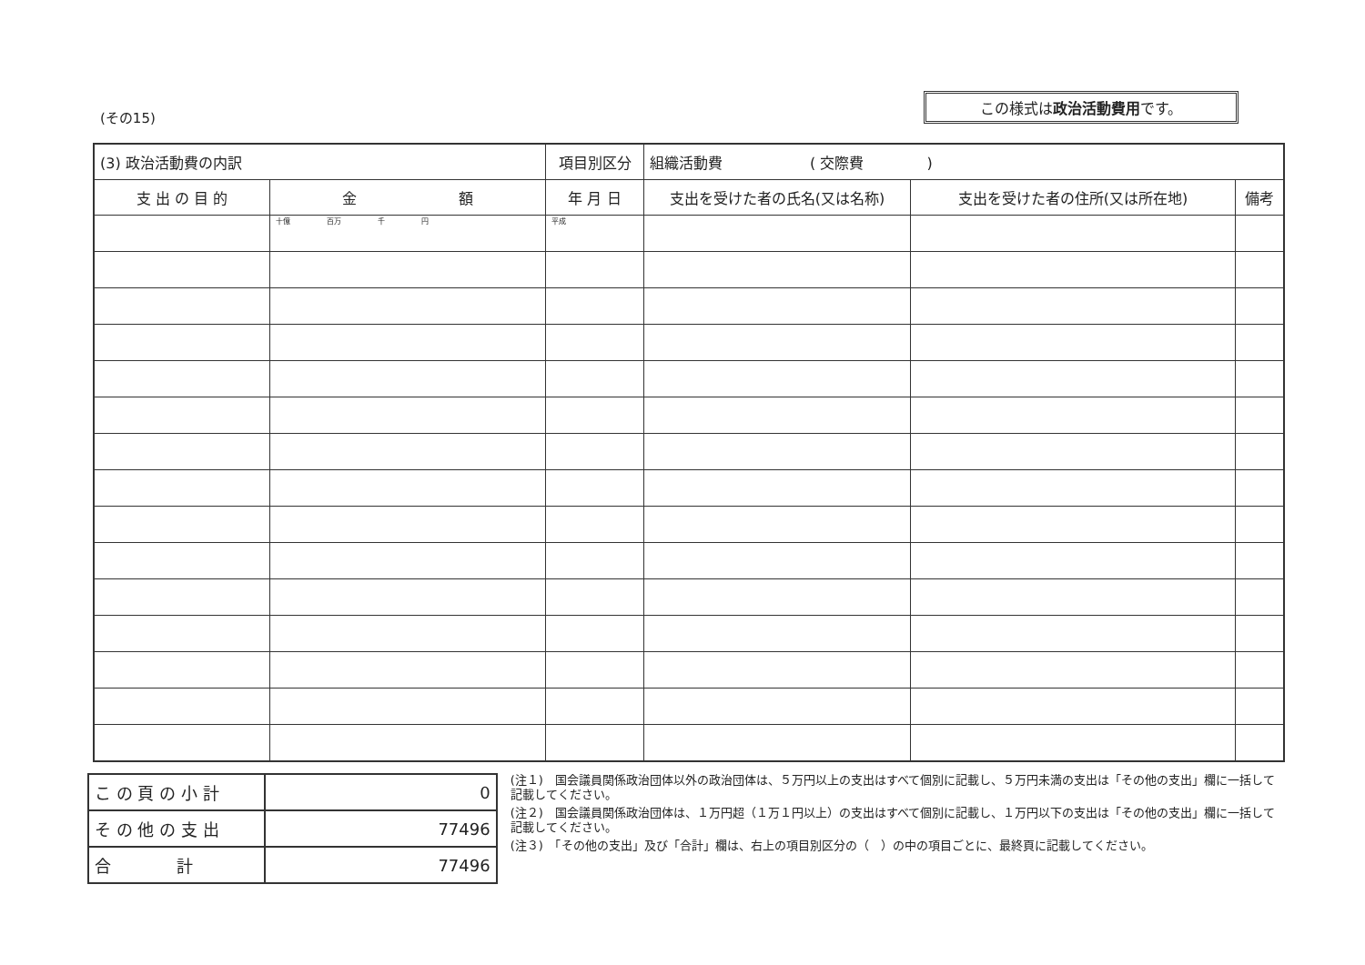(その15)
この様式は政治活動費用です。
| (3) 政治活動費の内訳 | | 項目別区分 | 組織活動費 ( 交際費 ) | | |
| --- | --- | --- | --- | --- | --- |
| 支 出 の 目 的 | 金 額 | 年 月 日 | 支出を受けた者の氏名(又は名称) | 支出を受けた者の住所(又は所在地) | 備考 |
| | 十億 百万 千 円 | 平成 | | | |
| こ の 頁 の 小 計 | 0 |
| そ の 他 の 支 出 | 77496 |
| 合 計 | 77496 |
(注１)　国会議員関係政治団体以外の政治団体は、５万円以上の支出はすべて個別に記載し、５万円未満の支出は「その他の支出」欄に一括して記載してください。
(注２)　国会議員関係政治団体は、１万円超（１万１円以上）の支出はすべて個別に記載し、１万円以下の支出は「その他の支出」欄に一括して記載してください。
(注３)　「その他の支出」及び「合計」欄は、右上の項目別区分の（　）の中の項目ごとに、最終頁に記載してください。